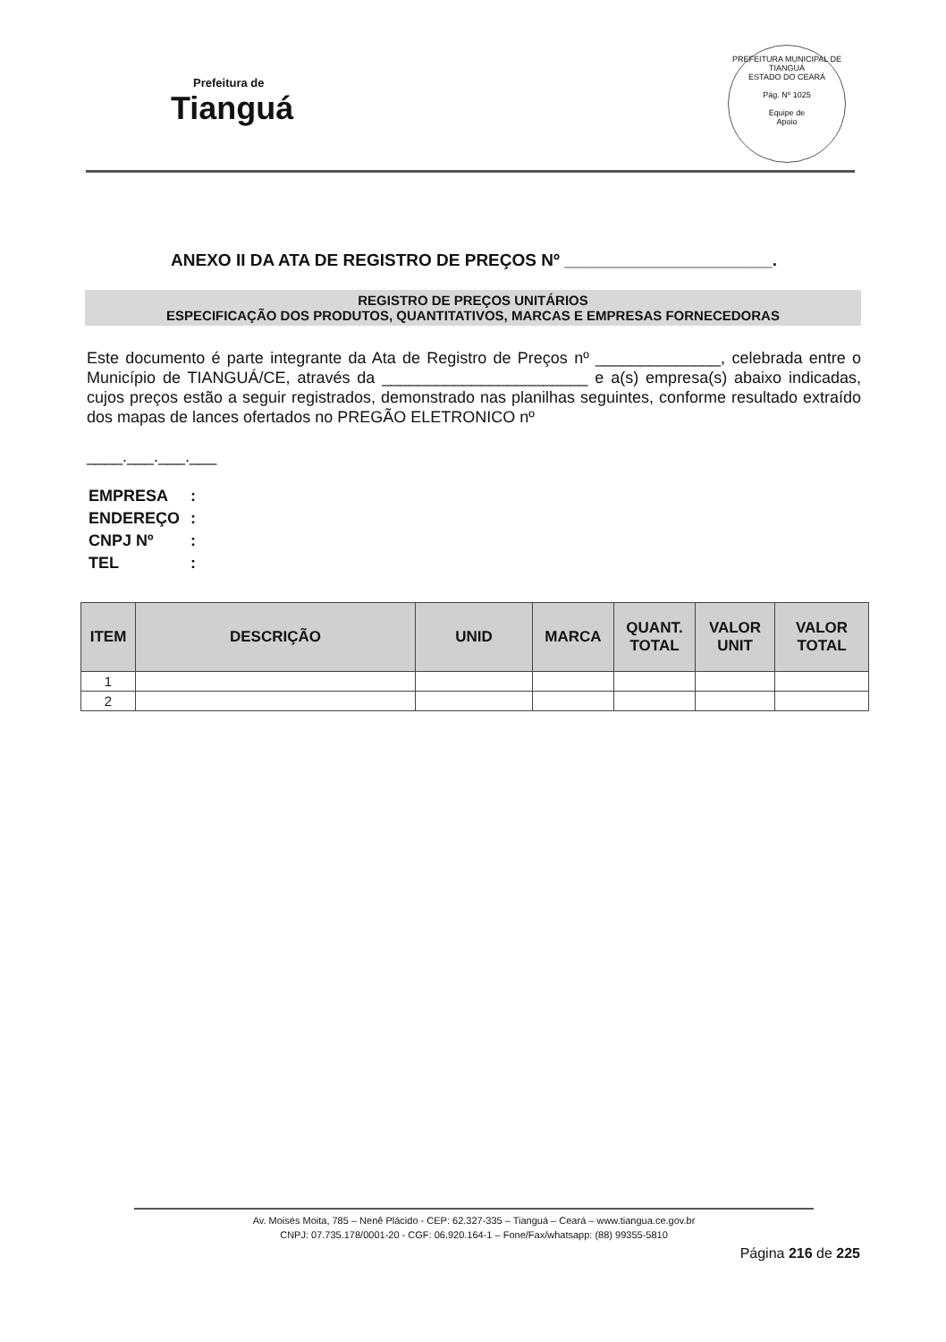Prefeitura de
Tianguá
PREFEITURA MUNICIPAL DE TIANGUÁ
ESTADO DO CEARÁ
Pág. Nº 1025
Equipe de
Apoio
ANEXO II DA ATA DE REGISTRO DE PREÇOS Nº ______________________.
REGISTRO DE PREÇOS UNITÁRIOS
ESPECIFICAÇÃO DOS PRODUTOS, QUANTITATIVOS, MARCAS E EMPRESAS FORNECEDORAS
Este documento é parte integrante da Ata de Registro de Preços nº ______________, celebrada entre o Município de TIANGUÁ/CE, através da _______________________ e a(s) empresa(s) abaixo indicadas, cujos preços estão a seguir registrados, demonstrado nas planilhas seguintes, conforme resultado extraído dos mapas de lances ofertados no PREGÃO ELETRONICO nº
____.___.___.___
| EMPRESA | : |
| ENDEREÇO | : |
| CNPJ Nº | : |
| TEL | : |
| ITEM | DESCRIÇÃO | UNID | MARCA | QUANT. TOTAL | VALOR UNIT | VALOR TOTAL |
| --- | --- | --- | --- | --- | --- | --- |
| 1 | | | | | | |
| 2 | | | | | | |
Av. Moisés Moita, 785 – Nenê Plácido - CEP: 62.327-335 – Tianguá – Ceará – www.tiangua.ce.gov.br
CNPJ: 07.735.178/0001-20 - CGF: 06.920.164-1 – Fone/Fax/whatsapp: (88) 99355-5810
Página 216 de 225